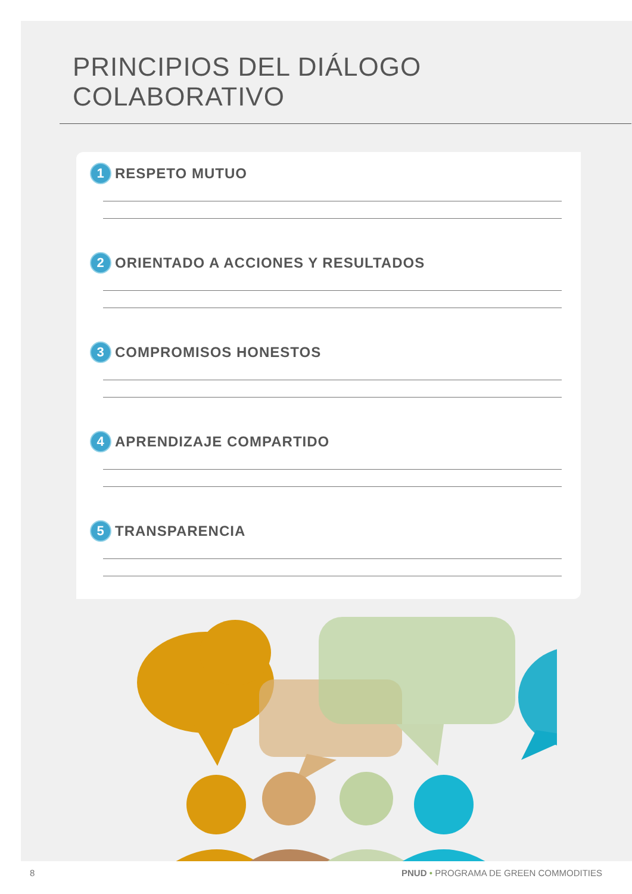PRINCIPIOS DEL DIÁLOGO COLABORATIVO
1 RESPETO MUTUO
2 ORIENTADO A ACCIONES Y RESULTADOS
3 COMPROMISOS HONESTOS
4 APRENDIZAJE COMPARTIDO
5 TRANSPARENCIA
8 PNUD • PROGRAMA DE GREEN COMMODITIES